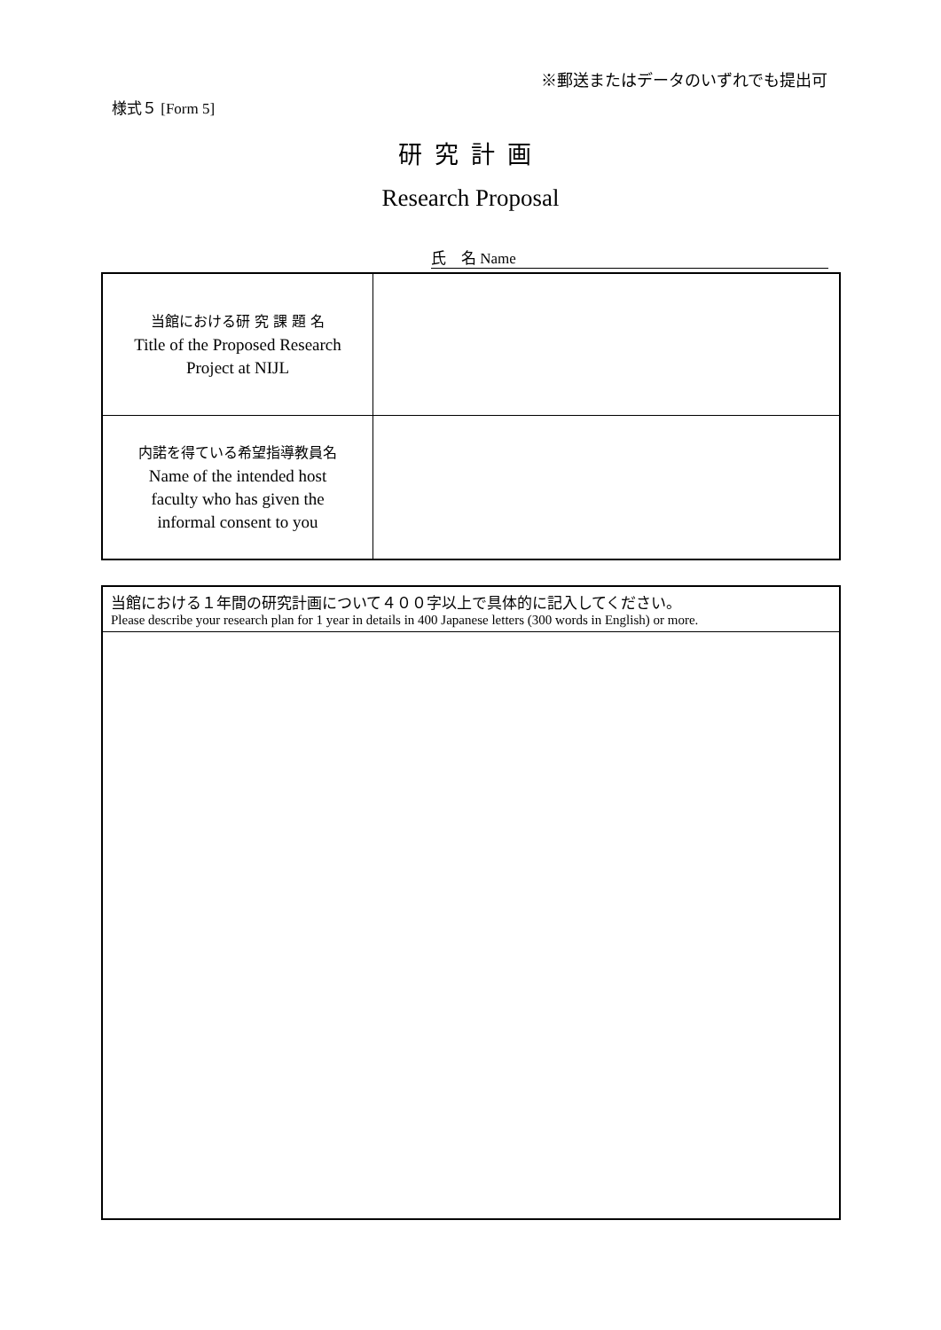※郵送またはデータのいずれでも提出可
様式５ [Form 5]
研究計画
Research Proposal
氏　名 Name
| 当館における研 究 課 題 名 Title of the Proposed Research Project at NIJL | |
| 内諾を得ている希望指導教員名 Name of the intended host faculty who has given the informal consent to you | |
| 当館における１年間の研究計画について４００字以上で具体的に記入してください。 Please describe your research plan for 1 year in details in 400 Japanese letters (300 words in English) or more. |